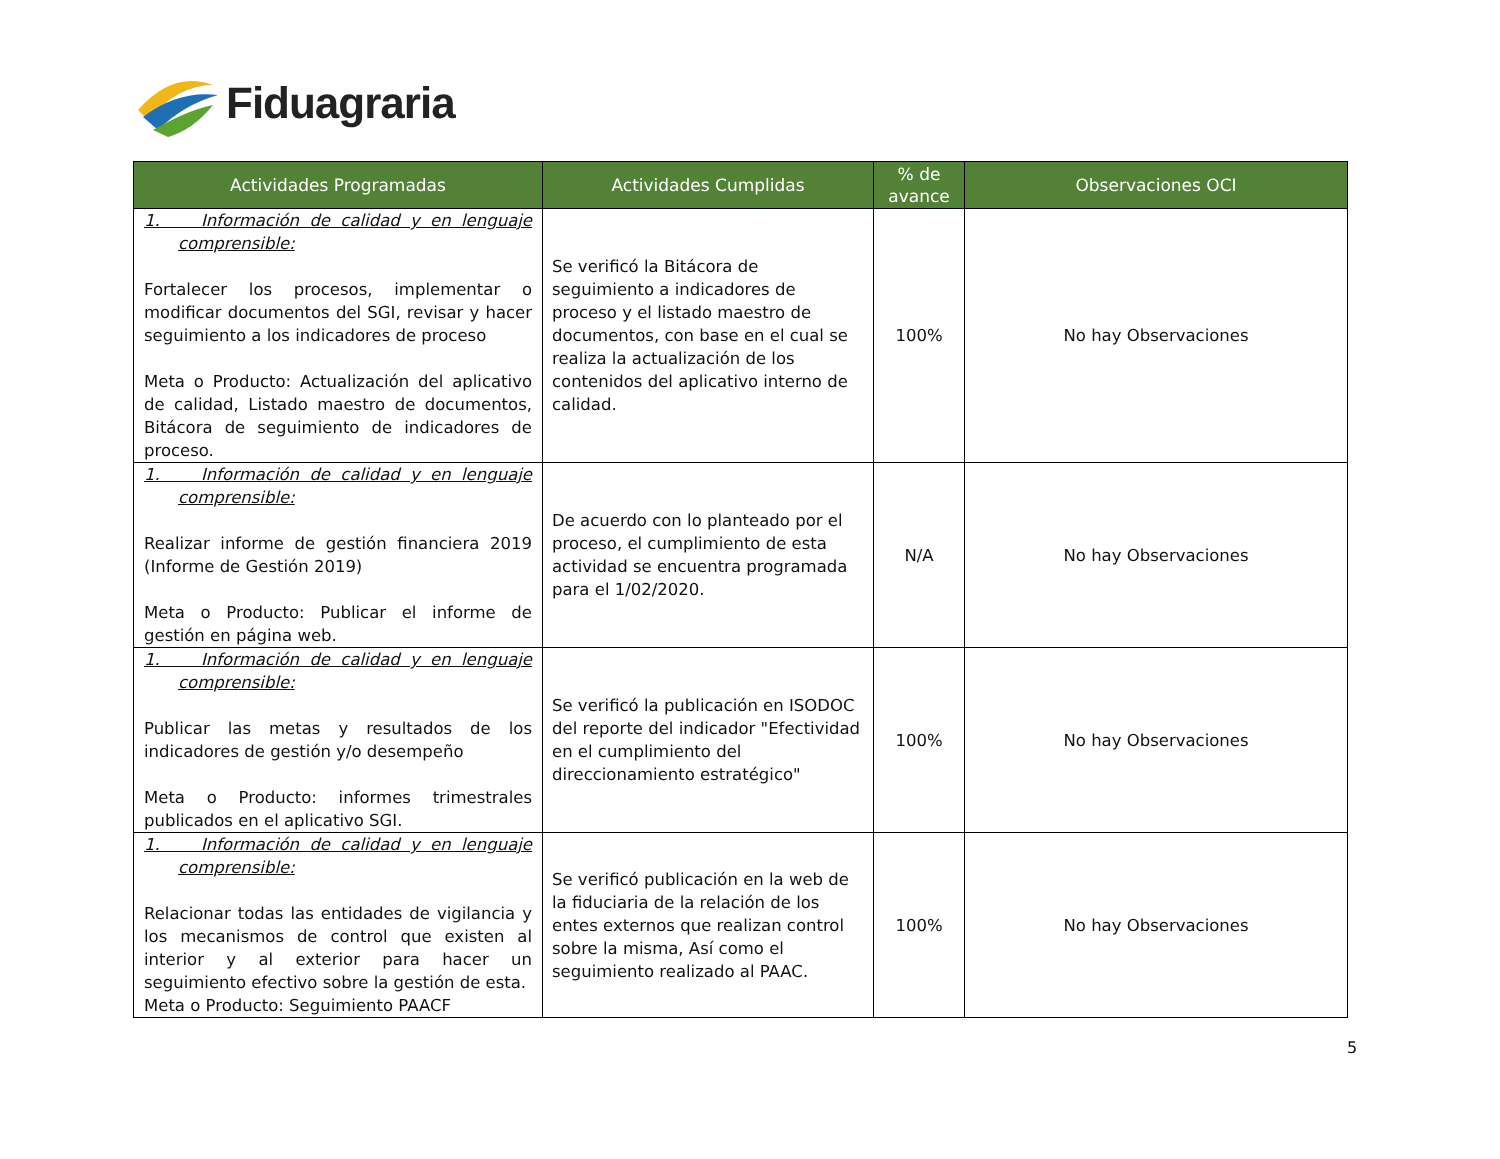Fiduagraria
| Actividades Programadas | Actividades Cumplidas | % de avance | Observaciones OCI |
| --- | --- | --- | --- |
| 1. Información de calidad y en lenguaje comprensible: Fortalecer los procesos, implementar o modificar documentos del SGI, revisar y hacer seguimiento a los indicadores de proceso Meta o Producto: Actualización del aplicativo de calidad, Listado maestro de documentos, Bitácora de seguimiento de indicadores de proceso. | Se verificó la Bitácora de seguimiento a indicadores de proceso y el listado maestro de documentos, con base en el cual se realiza la actualización de los contenidos del aplicativo interno de calidad. | 100% | No hay Observaciones |
| 1. Información de calidad y en lenguaje comprensible: Realizar informe de gestión financiera 2019 (Informe de Gestión 2019) Meta o Producto: Publicar el informe de gestión en página web. | De acuerdo con lo planteado por el proceso, el cumplimiento de esta actividad se encuentra programada para el 1/02/2020. | N/A | No hay Observaciones |
| 1. Información de calidad y en lenguaje comprensible: Publicar las metas y resultados de los indicadores de gestión y/o desempeño Meta o Producto: informes trimestrales publicados en el aplicativo SGI. | Se verificó la publicación en ISODOC del reporte del indicador "Efectividad en el cumplimiento del direccionamiento estratégico" | 100% | No hay Observaciones |
| 1. Información de calidad y en lenguaje comprensible: Relacionar todas las entidades de vigilancia y los mecanismos de control que existen al interior y al exterior para hacer un seguimiento efectivo sobre la gestión de esta. Meta o Producto: Seguimiento PAACF | Se verificó publicación en la web de la fiduciaria de la relación de los entes externos que realizan control sobre la misma, Así como el seguimiento realizado al PAAC. | 100% | No hay Observaciones |
5